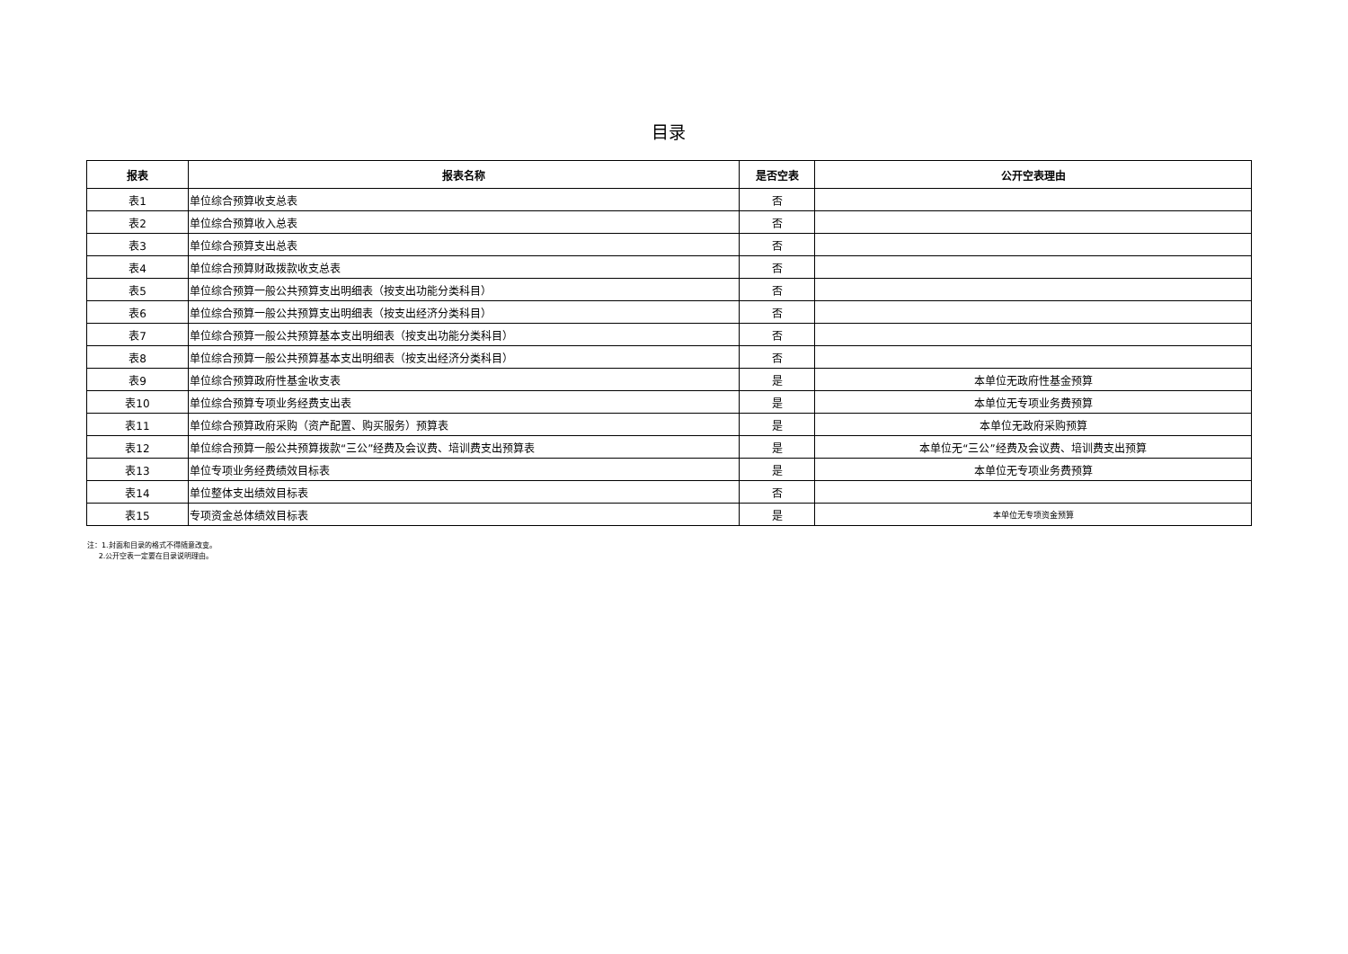目录
| 报表 | 报表名称 | 是否空表 | 公开空表理由 |
| --- | --- | --- | --- |
| 表1 | 单位综合预算收支总表 | 否 | |
| 表2 | 单位综合预算收入总表 | 否 | |
| 表3 | 单位综合预算支出总表 | 否 | |
| 表4 | 单位综合预算财政拨款收支总表 | 否 | |
| 表5 | 单位综合预算一般公共预算支出明细表（按支出功能分类科目） | 否 | |
| 表6 | 单位综合预算一般公共预算支出明细表（按支出经济分类科目） | 否 | |
| 表7 | 单位综合预算一般公共预算基本支出明细表（按支出功能分类科目） | 否 | |
| 表8 | 单位综合预算一般公共预算基本支出明细表（按支出经济分类科目） | 否 | |
| 表9 | 单位综合预算政府性基金收支表 | 是 | 本单位无政府性基金预算 |
| 表10 | 单位综合预算专项业务经费支出表 | 是 | 本单位无专项业务费预算 |
| 表11 | 单位综合预算政府采购（资产配置、购买服务）预算表 | 是 | 本单位无政府采购预算 |
| 表12 | 单位综合预算一般公共预算拨款“三公”经费及会议费、培训费支出预算表 | 是 | 本单位无“三公”经费及会议费、培训费支出预算 |
| 表13 | 单位专项业务经费绩效目标表 | 是 | 本单位无专项业务费预算 |
| 表14 | 单位整体支出绩效目标表 | 否 | |
| 表15 | 专项资金总体绩效目标表 | 是 | 本单位无专项资金预算 |
注：1.封面和目录的格式不得随意改变。
2.公开空表一定要在目录说明理由。